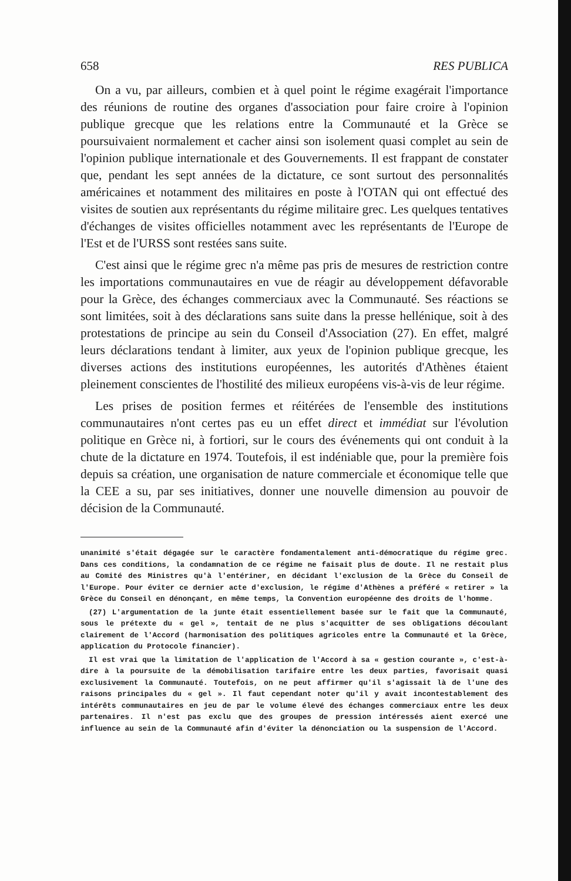658 RES PUBLICA
On a vu, par ailleurs, combien et à quel point le régime exagérait l'importance des réunions de routine des organes d'association pour faire croire à l'opinion publique grecque que les relations entre la Communauté et la Grèce se poursuivaient normalement et cacher ainsi son isolement quasi complet au sein de l'opinion publique internationale et des Gouvernements. Il est frappant de constater que, pendant les sept années de la dictature, ce sont surtout des personnalités américaines et notamment des militaires en poste à l'OTAN qui ont effectué des visites de soutien aux représentants du régime militaire grec. Les quelques tentatives d'échanges de visites officielles notamment avec les représentants de l'Europe de l'Est et de l'URSS sont restées sans suite.
C'est ainsi que le régime grec n'a même pas pris de mesures de restriction contre les importations communautaires en vue de réagir au développement défavorable pour la Grèce, des échanges commerciaux avec la Communauté. Ses réactions se sont limitées, soit à des déclarations sans suite dans la presse hellénique, soit à des protestations de principe au sein du Conseil d'Association (27). En effet, malgré leurs déclarations tendant à limiter, aux yeux de l'opinion publique grecque, les diverses actions des institutions européennes, les autorités d'Athènes étaient pleinement conscientes de l'hostilité des milieux européens vis-à-vis de leur régime.
Les prises de position fermes et réitérées de l'ensemble des institutions communautaires n'ont certes pas eu un effet direct et immédiat sur l'évolution politique en Grèce ni, à fortiori, sur le cours des événements qui ont conduit à la chute de la dictature en 1974. Toutefois, il est indéniable que, pour la première fois depuis sa création, une organisation de nature commerciale et économique telle que la CEE a su, par ses initiatives, donner une nouvelle dimension au pouvoir de décision de la Communauté.
unanimité s'était dégagée sur le caractère fondamentalement anti-démocratique du régime grec. Dans ces conditions, la condamnation de ce régime ne faisait plus de doute. Il ne restait plus au Comité des Ministres qu'à l'entériner, en décidant l'exclusion de la Grèce du Conseil de l'Europe. Pour éviter ce dernier acte d'exclusion, le régime d'Athènes a préféré « retirer » la Grèce du Conseil en dénonçant, en même temps, la Convention européenne des droits de l'homme.
(27) L'argumentation de la junte était essentiellement basée sur le fait que la Communauté, sous le prétexte du « gel », tentait de ne plus s'acquitter de ses obligations découlant clairement de l'Accord (harmonisation des politiques agricoles entre la Communauté et la Grèce, application du Protocole financier).
Il est vrai que la limitation de l'application de l'Accord à sa « gestion courante », c'est-à-dire à la poursuite de la démobilisation tarifaire entre les deux parties, favorisait quasi exclusivement la Communauté. Toutefois, on ne peut affirmer qu'il s'agissait là de l'une des raisons principales du « gel ». Il faut cependant noter qu'il y avait incontestablement des intérêts communautaires en jeu de par le volume élevé des échanges commerciaux entre les deux partenaires. Il n'est pas exclu que des groupes de pression intéressés aient exercé une influence au sein de la Communauté afin d'éviter la dénonciation ou la suspension de l'Accord.